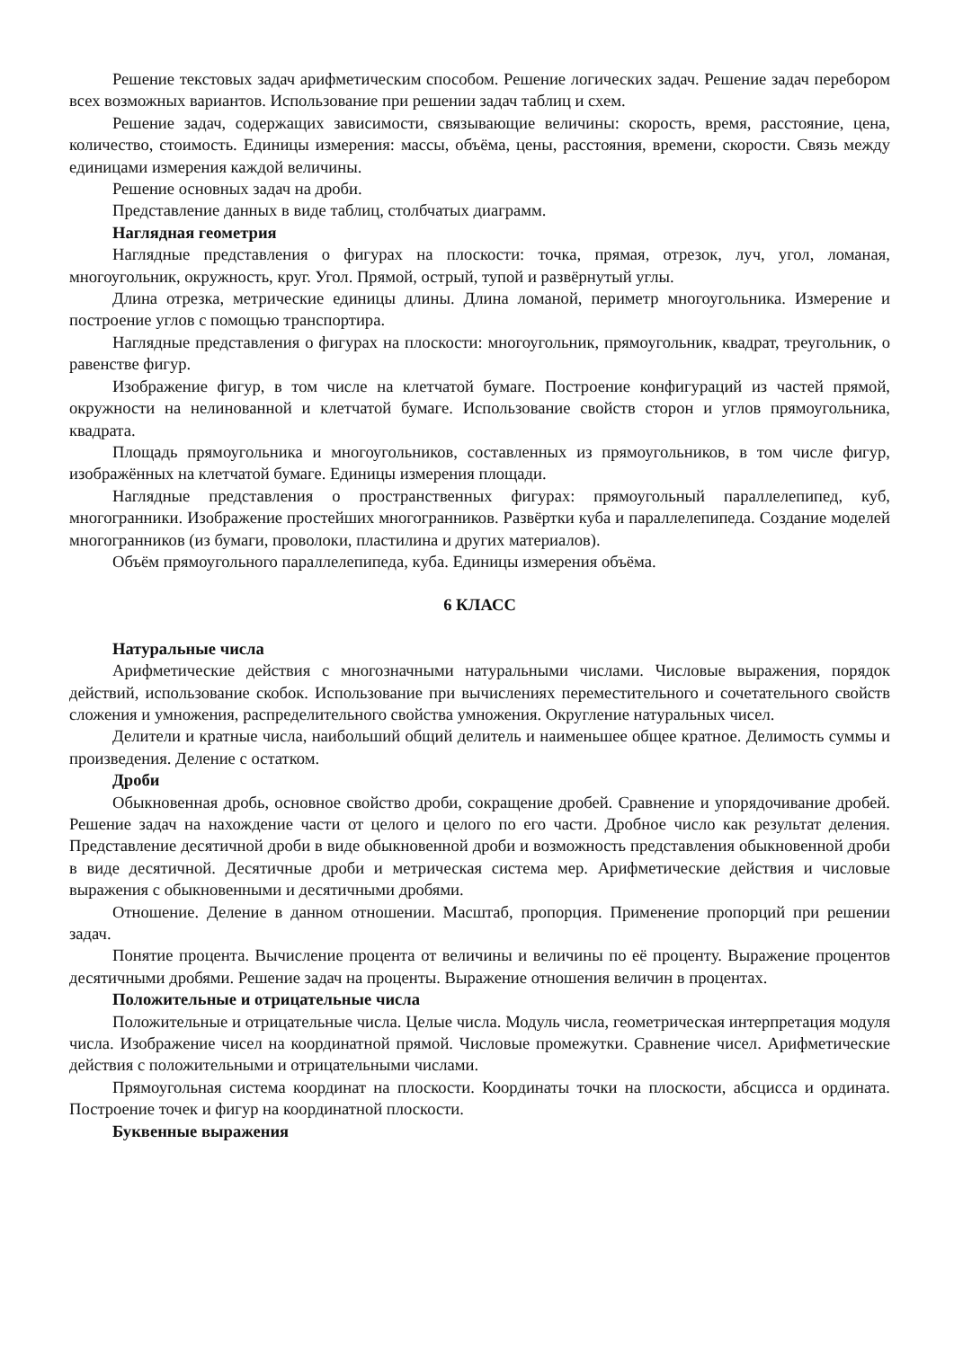Решение текстовых задач арифметическим способом. Решение логических задач. Решение задач перебором всех возможных вариантов. Использование при решении задач таблиц и схем.
Решение задач, содержащих зависимости, связывающие величины: скорость, время, расстояние, цена, количество, стоимость. Единицы измерения: массы, объёма, цены, расстояния, времени, скорости. Связь между единицами измерения каждой величины.
Решение основных задач на дроби.
Представление данных в виде таблиц, столбчатых диаграмм.
Наглядная геометрия
Наглядные представления о фигурах на плоскости: точка, прямая, отрезок, луч, угол, ломаная, многоугольник, окружность, круг. Угол. Прямой, острый, тупой и развёрнутый углы.
Длина отрезка, метрические единицы длины. Длина ломаной, периметр многоугольника. Измерение и построение углов с помощью транспортира.
Наглядные представления о фигурах на плоскости: многоугольник, прямоугольник, квадрат, треугольник, о равенстве фигур.
Изображение фигур, в том числе на клетчатой бумаге. Построение конфигураций из частей прямой, окружности на нелинованной и клетчатой бумаге. Использование свойств сторон и углов прямоугольника, квадрата.
Площадь прямоугольника и многоугольников, составленных из прямоугольников, в том числе фигур, изображённых на клетчатой бумаге. Единицы измерения площади.
Наглядные представления о пространственных фигурах: прямоугольный параллелепипед, куб, многогранники. Изображение простейших многогранников. Развёртки куба и параллелепипеда. Создание моделей многогранников (из бумаги, проволоки, пластилина и других материалов).
Объём прямоугольного параллелепипеда, куба. Единицы измерения объёма.
6 КЛАСС
Натуральные числа
Арифметические действия с многозначными натуральными числами. Числовые выражения, порядок действий, использование скобок. Использование при вычислениях переместительного и сочетательного свойств сложения и умножения, распределительного свойства умножения. Округление натуральных чисел.
Делители и кратные числа, наибольший общий делитель и наименьшее общее кратное. Делимость суммы и произведения. Деление с остатком.
Дроби
Обыкновенная дробь, основное свойство дроби, сокращение дробей. Сравнение и упорядочивание дробей. Решение задач на нахождение части от целого и целого по его части. Дробное число как результат деления. Представление десятичной дроби в виде обыкновенной дроби и возможность представления обыкновенной дроби в виде десятичной. Десятичные дроби и метрическая система мер. Арифметические действия и числовые выражения с обыкновенными и десятичными дробями.
Отношение. Деление в данном отношении. Масштаб, пропорция. Применение пропорций при решении задач.
Понятие процента. Вычисление процента от величины и величины по её проценту. Выражение процентов десятичными дробями. Решение задач на проценты. Выражение отношения величин в процентах.
Положительные и отрицательные числа
Положительные и отрицательные числа. Целые числа. Модуль числа, геометрическая интерпретация модуля числа. Изображение чисел на координатной прямой. Числовые промежутки. Сравнение чисел. Арифметические действия с положительными и отрицательными числами.
Прямоугольная система координат на плоскости. Координаты точки на плоскости, абсцисса и ордината. Построение точек и фигур на координатной плоскости.
Буквенные выражения